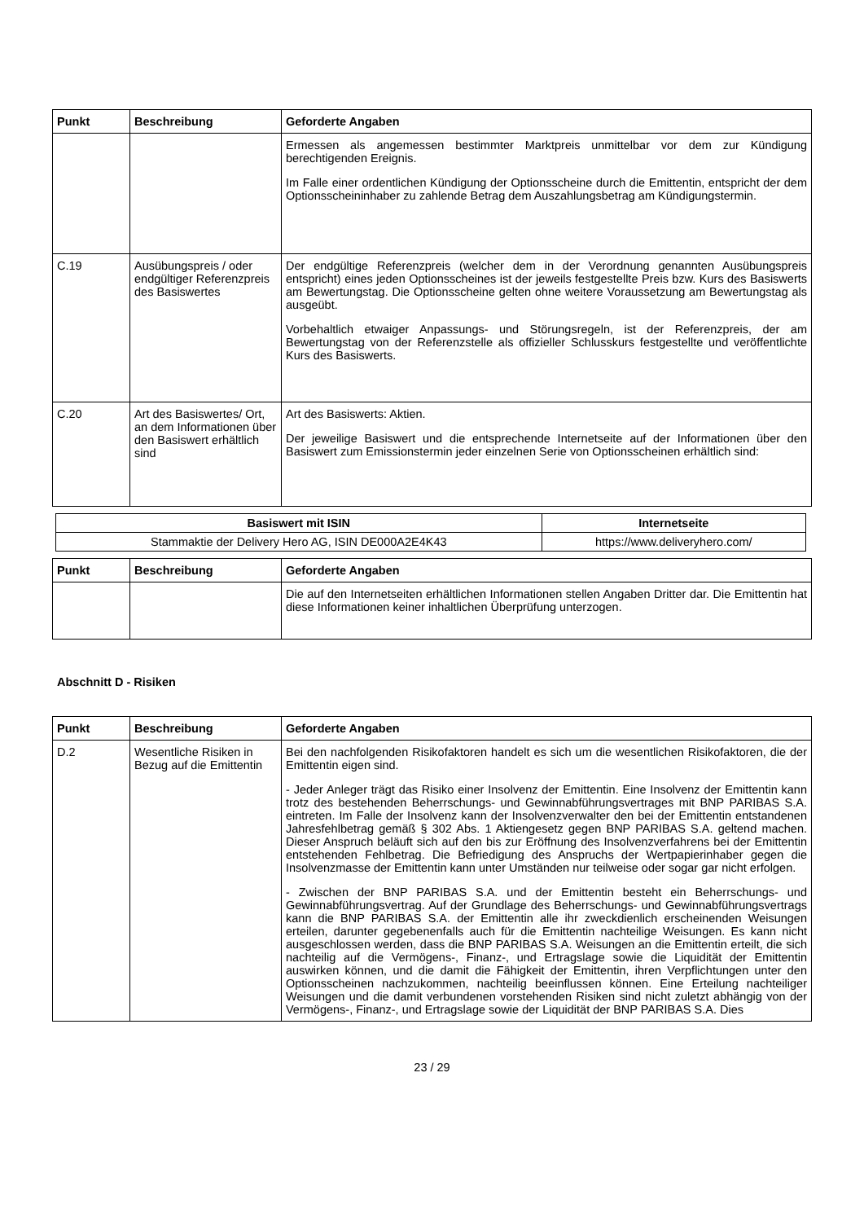| Punkt | Beschreibung | Geforderte Angaben |
| --- | --- | --- |
| | | Ermessen als angemessen bestimmter Marktpreis unmittelbar vor dem zur Kündigung berechtigenden Ereignis. Im Falle einer ordentlichen Kündigung der Optionsscheine durch die Emittentin, entspricht der dem Optionsscheininhaber zu zahlende Betrag dem Auszahlungsbetrag am Kündigungstermin. |
| C.19 | Ausübungspreis / oder endgültiger Referenzpreis des Basiswertes | Der endgültige Referenzpreis (welcher dem in der Verordnung genannten Ausübungspreis entspricht) eines jeden Optionsscheines ist der jeweils festgestellte Preis bzw. Kurs des Basiswerts am Bewertungstag. Die Optionsscheine gelten ohne weitere Voraussetzung am Bewertungstag als ausgeübt. Vorbehaltlich etwaiger Anpassungs- und Störungsregeln, ist der Referenzpreis, der am Bewertungstag von der Referenzstelle als offizieller Schlusskurs festgestellte und veröffentlichte Kurs des Basiswerts. |
| C.20 | Art des Basiswertes/ Ort, an dem Informationen über den Basiswert erhältlich sind | Art des Basiswerts: Aktien. Der jeweilige Basiswert und die entsprechende Internetseite auf der Informationen über den Basiswert zum Emissionstermin jeder einzelnen Serie von Optionsscheinen erhältlich sind: |
| Basiswert mit ISIN | Internetseite |
| --- | --- |
| Stammaktie der Delivery Hero AG, ISIN DE000A2E4K43 | https://www.deliveryhero.com/ |
| Punkt | Beschreibung | Geforderte Angaben |
| --- | --- | --- |
| | | Die auf den Internetseiten erhältlichen Informationen stellen Angaben Dritter dar. Die Emittentin hat diese Informationen keiner inhaltlichen Überprüfung unterzogen. |
Abschnitt D - Risiken
| Punkt | Beschreibung | Geforderte Angaben |
| --- | --- | --- |
| D.2 | Wesentliche Risiken in Bezug auf die Emittentin | Bei den nachfolgenden Risikofaktoren handelt es sich um die wesentlichen Risikofaktoren, die der Emittentin eigen sind. - Jeder Anleger trägt das Risiko einer Insolvenz der Emittentin. Eine Insolvenz der Emittentin kann trotz des bestehenden Beherrschungs- und Gewinnabführungsvertrages mit BNP PARIBAS S.A. eintreten. Im Falle der Insolvenz kann der Insolvenzverwalter den bei der Emittentin entstandenen Jahresfehlbetrag gemäß § 302 Abs. 1 Aktiengesetz gegen BNP PARIBAS S.A. geltend machen. Dieser Anspruch beläuft sich auf den bis zur Eröffnung des Insolvenzverfahrens bei der Emittentin entstehenden Fehlbetrag. Die Befriedigung des Anspruchs der Wertpapierinhaber gegen die Insolvenzmasse der Emittentin kann unter Umständen nur teilweise oder sogar gar nicht erfolgen. - Zwischen der BNP PARIBAS S.A. und der Emittentin besteht ein Beherrschungs- und Gewinnabführungsvertrag. Auf der Grundlage des Beherrschungs- und Gewinnabführungsvertrags kann die BNP PARIBAS S.A. der Emittentin alle ihr zweckdienlich erscheinenden Weisungen erteilen, darunter gegebenenfalls auch für die Emittentin nachteilige Weisungen. Es kann nicht ausgeschlossen werden, dass die BNP PARIBAS S.A. Weisungen an die Emittentin erteilt, die sich nachteilig auf die Vermögens-, Finanz-, und Ertragslage sowie die Liquidität der Emittentin auswirken können, und die damit die Fähigkeit der Emittentin, ihren Verpflichtungen unter den Optionsscheinen nachzukommen, nachteilig beeinflussen können. Eine Erteilung nachteiliger Weisungen und die damit verbundenen vorstehenden Risiken sind nicht zuletzt abhängig von der Vermögens-, Finanz-, und Ertragslage sowie der Liquidität der BNP PARIBAS S.A. Dies |
23 / 29